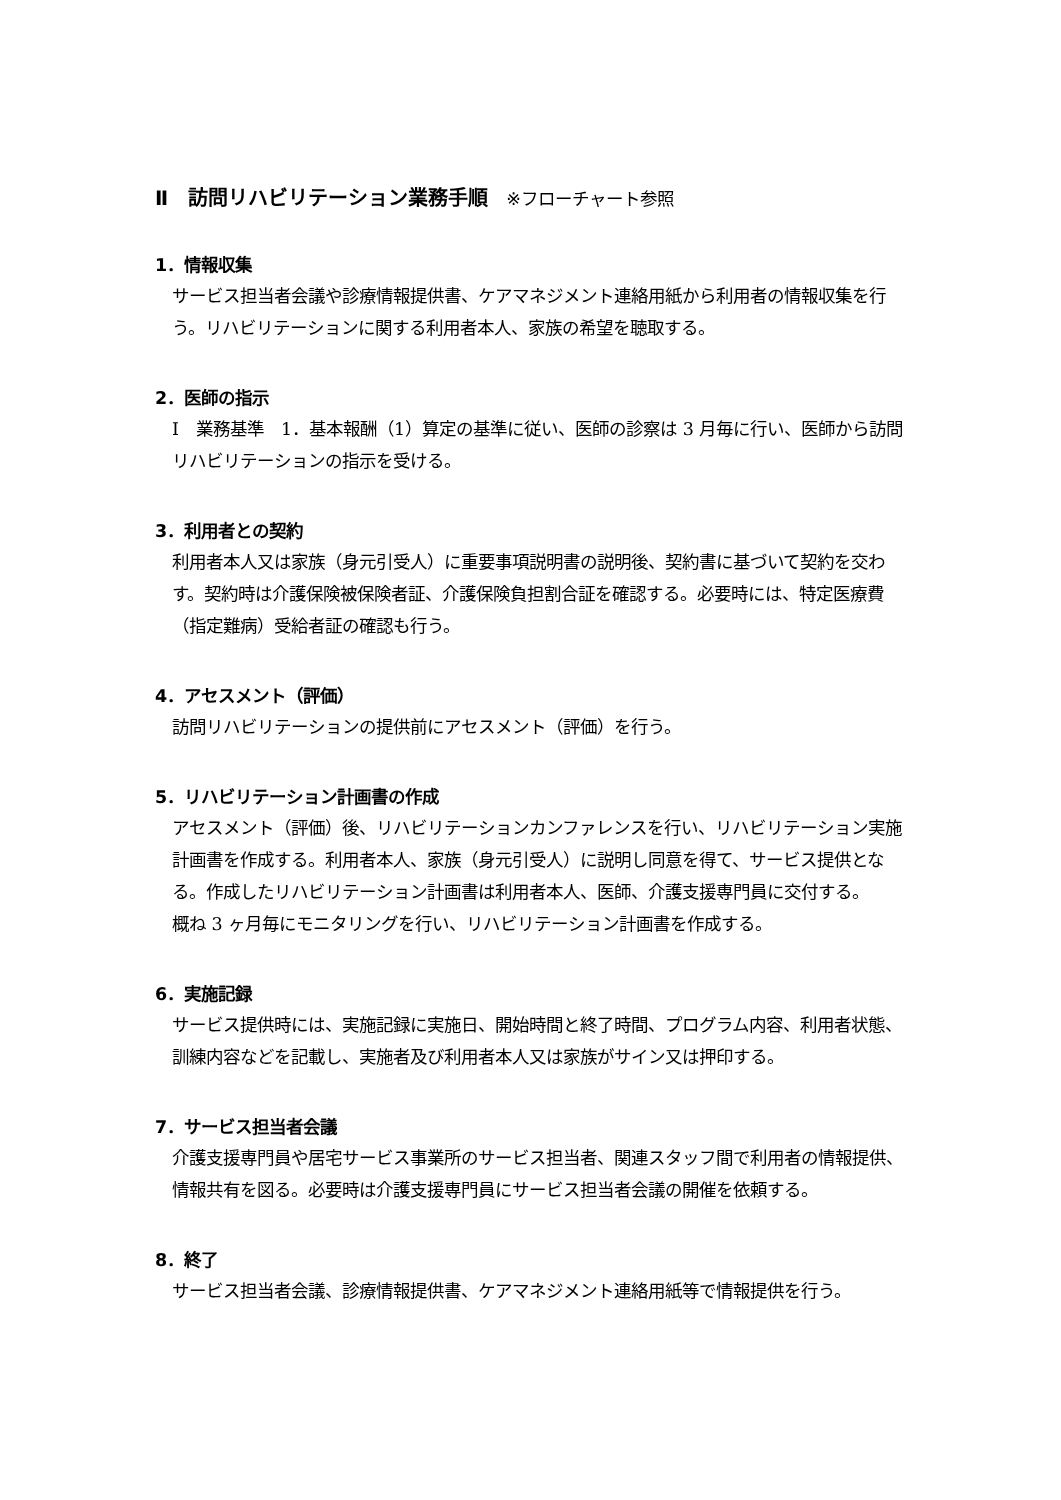Ⅱ　訪問リハビリテーション業務手順 ※フローチャート参照
1．情報収集
サービス担当者会議や診療情報提供書、ケアマネジメント連絡用紙から利用者の情報収集を行う。リハビリテーションに関する利用者本人、家族の希望を聴取する。
2．医師の指示
Ⅰ　業務基準　1．基本報酬（1）算定の基準に従い、医師の診察は 3 月毎に行い、医師から訪問リハビリテーションの指示を受ける。
3．利用者との契約
利用者本人又は家族（身元引受人）に重要事項説明書の説明後、契約書に基づいて契約を交わす。契約時は介護保険被保険者証、介護保険負担割合証を確認する。必要時には、特定医療費（指定難病）受給者証の確認も行う。
4．アセスメント（評価）
訪問リハビリテーションの提供前にアセスメント（評価）を行う。
5．リハビリテーション計画書の作成
アセスメント（評価）後、リハビリテーションカンファレンスを行い、リハビリテーション実施計画書を作成する。利用者本人、家族（身元引受人）に説明し同意を得て、サービス提供となる。作成したリハビリテーション計画書は利用者本人、医師、介護支援専門員に交付する。
概ね 3 ヶ月毎にモニタリングを行い、リハビリテーション計画書を作成する。
6．実施記録
サービス提供時には、実施記録に実施日、開始時間と終了時間、プログラム内容、利用者状態、訓練内容などを記載し、実施者及び利用者本人又は家族がサイン又は押印する。
7．サービス担当者会議
介護支援専門員や居宅サービス事業所のサービス担当者、関連スタッフ間で利用者の情報提供、情報共有を図る。必要時は介護支援専門員にサービス担当者会議の開催を依頼する。
8．終了
サービス担当者会議、診療情報提供書、ケアマネジメント連絡用紙等で情報提供を行う。